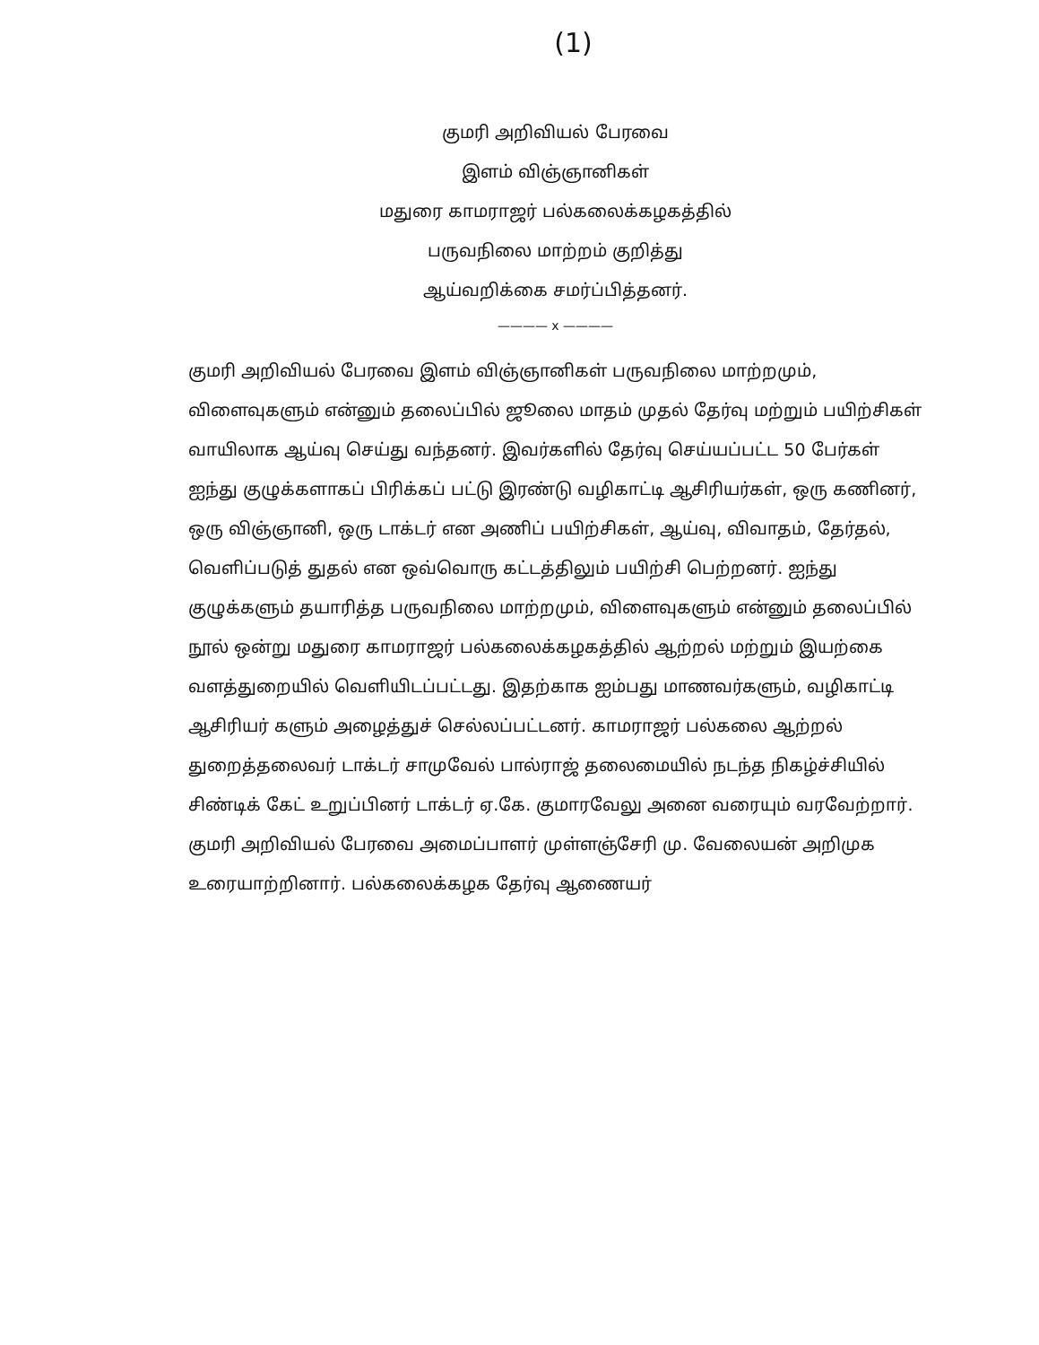(1)
குமரி அறிவியல் பேரவை
இளம் விஞ்ஞானிகள்
மதுரை காமராஜர் பல்கலைக்கழகத்தில்
பருவநிலை மாற்றம் குறித்து
ஆய்வறிக்கை சமர்ப்பித்தனர்.
———— x ————
குமரி அறிவியல் பேரவை இளம் விஞ்ஞானிகள் பருவநிலை மாற்றமும், விளைவுகளும் என்னும் தலைப்பில் ஜூலை மாதம் முதல் தேர்வு மற்றும் பயிற்சிகள் வாயிலாக ஆய்வு செய்து வந்தனர். இவர்களில் தேர்வு செய்யப்பட்ட 50 பேர்கள் ஐந்து குழுக்களாகப் பிரிக்கப் பட்டு இரண்டு வழிகாட்டி ஆசிரியர்கள், ஒரு கணினர், ஒரு விஞ்ஞானி, ஒரு டாக்டர் என அணிப் பயிற்சிகள், ஆய்வு, விவாதம், தேர்தல், வெளிப்படுத் துதல் என ஒவ்வொரு கட்டத்திலும் பயிற்சி பெற்றனர். ஐந்து குழுக்களும் தயாரித்த பருவநிலை மாற்றமும், விளைவுகளும் என்னும் தலைப்பில் நூல் ஒன்று மதுரை காமராஜர் பல்கலைக்கழகத்தில் ஆற்றல் மற்றும் இயற்கை வளத்துறையில் வெளியிடப்பட்டது. இதற்காக ஐம்பது மாணவர்களும், வழிகாட்டி ஆசிரியர் களும் அழைத்துச் செல்லப்பட்டனர். காமராஜர் பல்கலை ஆற்றல் துறைத்தலைவர் டாக்டர் சாமுவேல் பால்ராஜ் தலைமையில் நடந்த நிகழ்ச்சியில் சிண்டிக் கேட் உறுப்பினர் டாக்டர் ஏ.கே. குமாரவேலு அனை வரையும் வரவேற்றார். குமரி அறிவியல் பேரவை அமைப்பாளர் முள்ளஞ்சேரி மு. வேலையன் அறிமுக உரையாற்றினார். பல்கலைக்கழக தேர்வு ஆணையர்